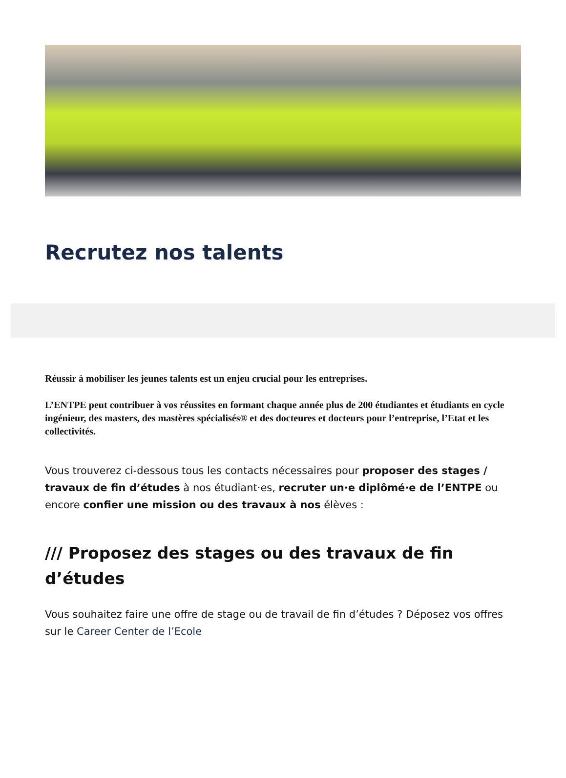Recrutez nos talents
Réussir à mobiliser les jeunes talents est un enjeu crucial pour les entreprises.
L’ENTPE peut contribuer à vos réussites en formant chaque année plus de 200 étudiantes et étudiants en cycle ingénieur, des masters, des mastères spécialisés® et des docteures et docteurs pour l’entreprise, l’Etat et les collectivités.
Vous trouverez ci-dessous tous les contacts nécessaires pour proposer des stages / travaux de fin d’études à nos étudiant·es, recruter un·e diplômé·e de l’ENTPE ou encore confier une mission ou des travaux à nos élèves :
/// Proposez des stages ou des travaux de fin d’études
Vous souhaitez faire une offre de stage ou de travail de fin d’études ? Déposez vos offres sur le Career Center de l’Ecole